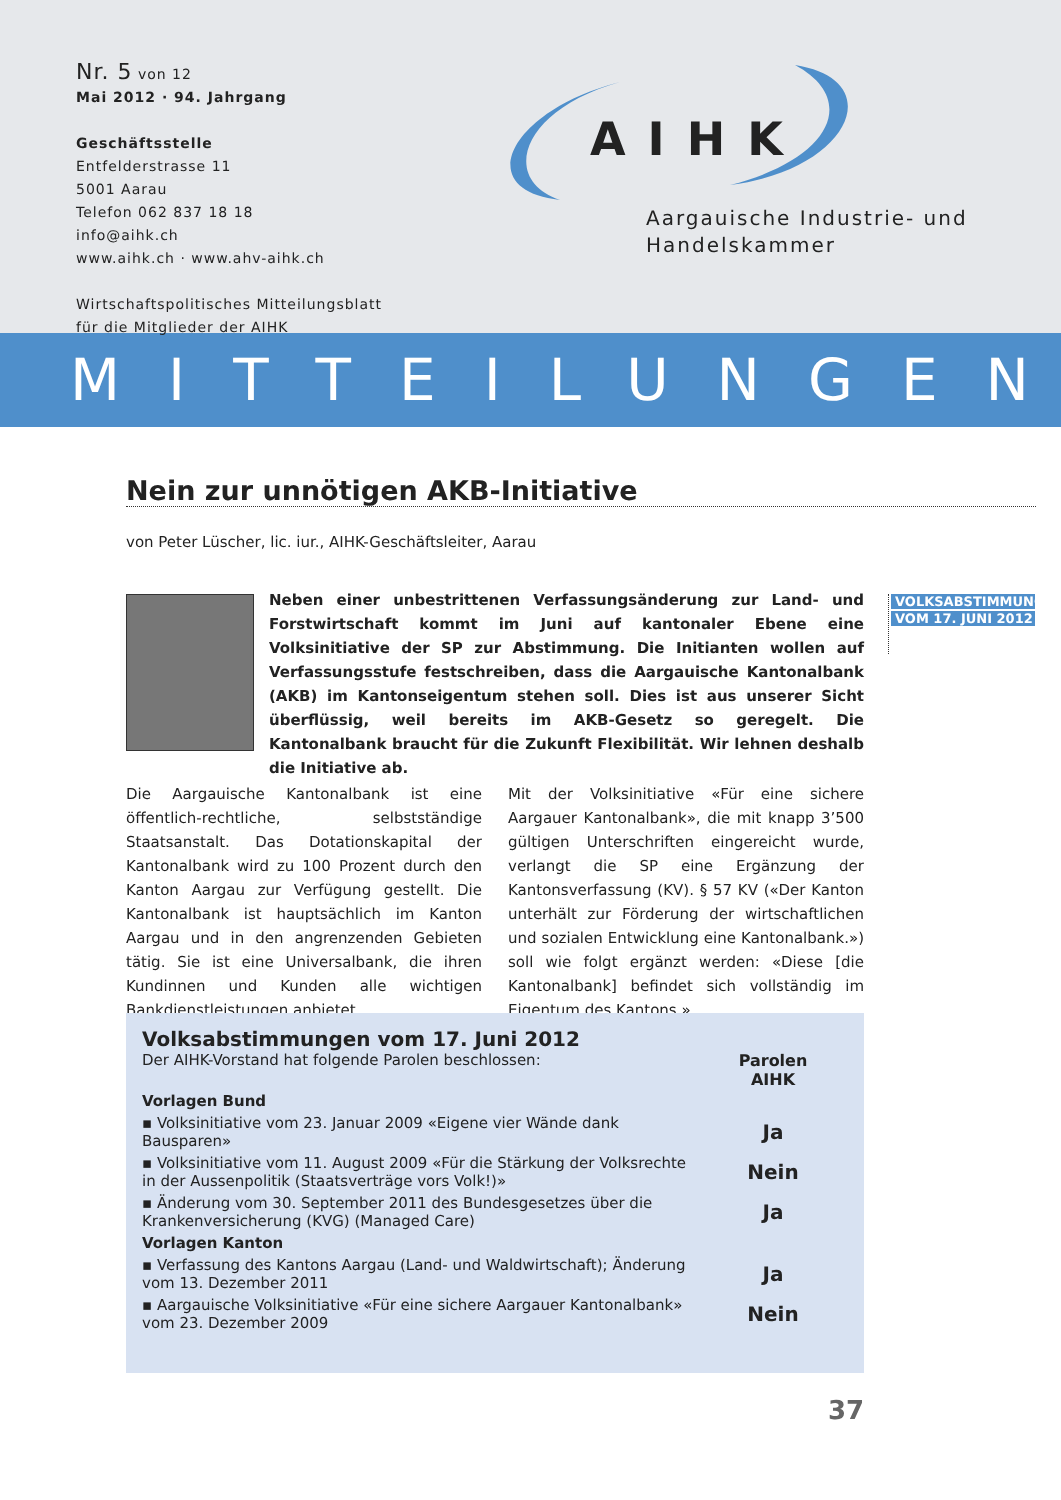Nr. 5 von 12
Mai 2012 · 94. Jahrgang
Geschäftsstelle
Entfelderstrasse 11
5001 Aarau
Telefon 062 837 18 18
info@aihk.ch
www.aihk.ch · www.ahv-aihk.ch
Wirtschaftspolitisches Mitteilungsblatt
für die Mitglieder der AIHK
AIHK
Aargauische Industrie- und
Handelskammer
MITTEILUNGEN
Nein zur unnötigen AKB-Initiative
von Peter Lüscher, lic. iur., AIHK-Geschäftsleiter, Aarau
Neben einer unbestrittenen Verfassungsänderung zur Land- und Forstwirtschaft kommt im Juni auf kantonaler Ebene eine Volksinitiative der SP zur Abstimmung. Die Initianten wollen auf Verfassungsstufe festschreiben, dass die Aargauische Kantonalbank (AKB) im Kantonseigentum stehen soll. Dies ist aus unserer Sicht überflüssig, weil bereits im AKB-Gesetz so geregelt. Die Kantonalbank braucht für die Zukunft Flexibilität. Wir lehnen deshalb die Initiative ab.
VOLKSABSTIMMUNG
VOM 17. JUNI 2012
Die Aargauische Kantonalbank ist eine öffentlich-rechtliche, selbstständige Staatsanstalt. Das Dotationskapital der Kantonalbank wird zu 100 Prozent durch den Kanton Aargau zur Verfügung gestellt. Die Kantonalbank ist hauptsächlich im Kanton Aargau und in den angrenzenden Gebieten tätig. Sie ist eine Universalbank, die ihren Kundinnen und Kunden alle wichtigen Bankdienstleistungen anbietet.
Mit der Volksinitiative «Für eine sichere Aargauer Kantonalbank», die mit knapp 3’500 gültigen Unterschriften eingereicht wurde, verlangt die SP eine Ergänzung der Kantonsverfassung (KV). § 57 KV («Der Kanton unterhält zur Förderung der wirtschaftlichen und sozialen Entwicklung eine Kantonalbank.») soll wie folgt ergänzt werden: «Diese [die Kantonalbank] befindet sich vollständig im Eigentum des Kantons.»
| Volksabstimmungen vom 17. Juni 2012 Der AIHK-Vorstand hat folgende Parolen beschlossen: | Parolen AIHK |
| Vorlagen Bund | |
| ▪ Volksinitiative vom 23. Januar 2009 «Eigene vier Wände dank Bausparen» | Ja |
| ▪ Volksinitiative vom 11. August 2009 «Für die Stärkung der Volksrechte in der Aussenpolitik (Staatsverträge vors Volk!)» | Nein |
| ▪ Änderung vom 30. September 2011 des Bundesgesetzes über die Krankenversicherung (KVG) (Managed Care) | Ja |
| Vorlagen Kanton | |
| ▪ Verfassung des Kantons Aargau (Land- und Waldwirtschaft); Änderung vom 13. Dezember 2011 | Ja |
| ▪ Aargauische Volksinitiative «Für eine sichere Aargauer Kantonalbank» vom 23. Dezember 2009 | Nein |
37